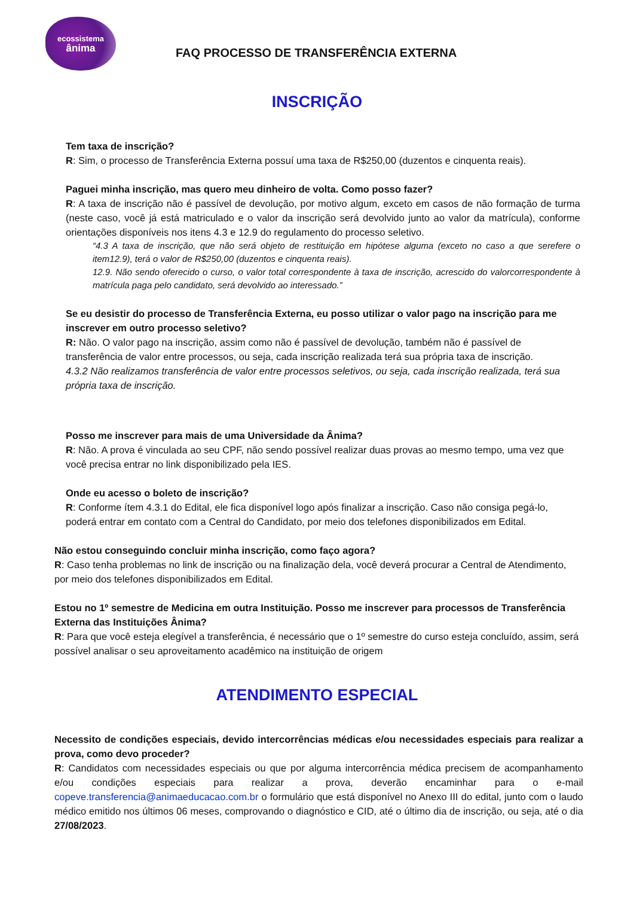ecossistema
ânima
FAQ PROCESSO DE TRANSFERÊNCIA EXTERNA
INSCRIÇÃO
Tem taxa de inscrição?
R: Sim, o processo de Transferência Externa possuí uma taxa de R$250,00 (duzentos e cinquenta reais).
Paguei minha inscrição, mas quero meu dinheiro de volta. Como posso fazer?
R: A taxa de inscrição não é passível de devolução, por motivo algum, exceto em casos de não formação de turma (neste caso, você já está matriculado e o valor da inscrição será devolvido junto ao valor da matrícula), conforme orientações disponíveis nos itens 4.3 e 12.9 do regulamento do processo seletivo.
“4.3 A taxa de inscrição, que não será objeto de restituição em hipótese alguma (exceto no caso a que serefere o item12.9), terá o valor de R$250,00 (duzentos e cinquenta reais).
12.9. Não sendo oferecido o curso, o valor total correspondente à taxa de inscrição, acrescido do valorcorrespondente à matrícula paga pelo candidato, será devolvido ao interessado.”
Se eu desistir do processo de Transferência Externa, eu posso utilizar o valor pago na inscrição para me inscrever em outro processo seletivo?
R: Não. O valor pago na inscrição, assim como não é passível de devolução, também não é passível de transferência de valor entre processos, ou seja, cada inscrição realizada terá sua própria taxa de inscrição.
4.3.2 Não realizamos transferência de valor entre processos seletivos, ou seja, cada inscrição realizada, terá sua própria taxa de inscrição.
Posso me inscrever para mais de uma Universidade da Ânima?
R: Não. A prova é vinculada ao seu CPF, não sendo possível realizar duas provas ao mesmo tempo, uma vez que você precisa entrar no link disponibilizado pela IES.
Onde eu acesso o boleto de inscrição?
R: Conforme ítem 4.3.1 do Edital, ele fica disponível logo após finalizar a inscrição. Caso não consiga pegá-lo, poderá entrar em contato com a Central do Candidato, por meio dos telefones disponibilizados em Edital.
Não estou conseguindo concluir minha inscrição, como faço agora?
R: Caso tenha problemas no link de inscrição ou na finalização dela, você deverá procurar a Central de Atendimento, por meio dos telefones disponibilizados em Edital.
Estou no 1º semestre de Medicina em outra Instituição. Posso me inscrever para processos de Transferência Externa das Instituições Ânima?
R: Para que você esteja elegível a transferência, é necessário que o 1º semestre do curso esteja concluído, assim, será possível analisar o seu aproveitamento acadêmico na instituição de origem
ATENDIMENTO ESPECIAL
Necessito de condições especiais, devido intercorrências médicas e/ou necessidades especiais para realizar a prova, como devo proceder?
R: Candidatos com necessidades especiais ou que por alguma intercorrência médica precisem de acompanhamento e/ou condições especiais para realizar a prova, deverão encaminhar para o e-mail copeve.transferencia@animaeducacao.com.br o formulário que está disponível no Anexo III do edital, junto com o laudo médico emitido nos últimos 06 meses, comprovando o diagnóstico e CID, até o último dia de inscrição, ou seja, até o dia 27/08/2023.